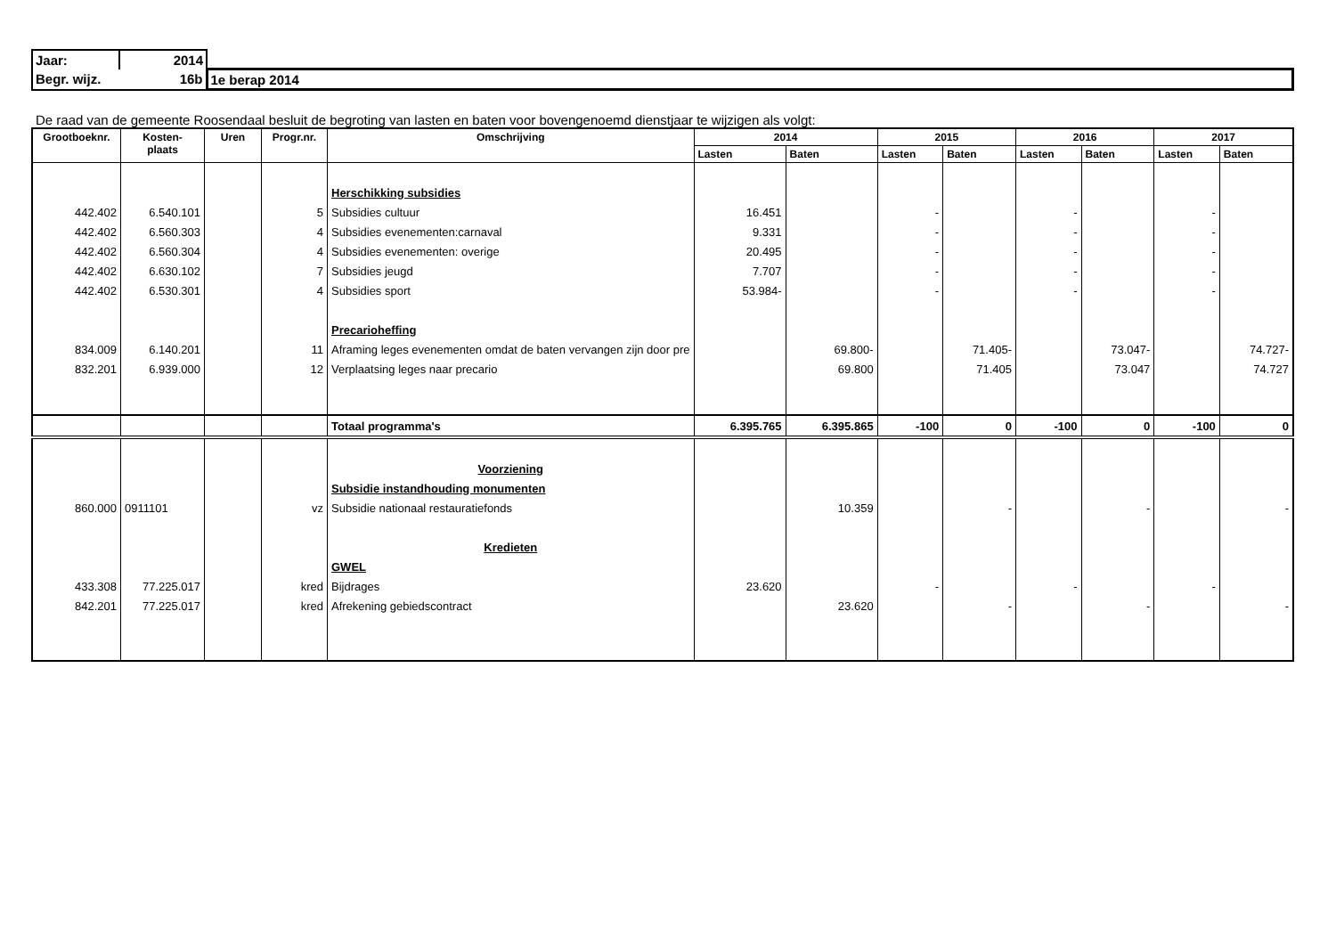| Jaar: | 2014 | |
| Begr. wijz. | 16b | 1e berap 2014 |
De raad van de gemeente Roosendaal besluit de begroting van lasten en baten voor bovengenoemd dienstjaar te wijzigen als volgt:
| Grootboeknr. | Kosten- plaats | Uren | Progr.nr. | Omschrijving | 2014 | | 2015 | | 2016 | | 2017 | |
| --- | --- | --- | --- | --- | --- | --- | --- | --- | --- | --- | --- | --- |
| | | | | | Lasten | Baten | Lasten | Baten | Lasten | Baten | Lasten | Baten |
| | | | | Herschikking subsidies | | | | | | | | |
| 442.402 | 6.540.101 | | 5 | Subsidies cultuur | 16.451 | | - | | - | | - | |
| 442.402 | 6.560.303 | | 4 | Subsidies evenementen:carnaval | 9.331 | | - | | - | | - | |
| 442.402 | 6.560.304 | | 4 | Subsidies evenementen: overige | 20.495 | | - | | - | | - | |
| 442.402 | 6.630.102 | | 7 | Subsidies jeugd | 7.707 | | - | | - | | - | |
| 442.402 | 6.530.301 | | 4 | Subsidies sport | 53.984- | | - | | - | | - | |
| | | | | Precarioheffing | | | | | | | | |
| 834.009 | 6.140.201 | | 11 | Aframing leges evenementen omdat de baten vervangen zijn door pre | | 69.800- | | 71.405- | | 73.047- | | 74.727- |
| 832.201 | 6.939.000 | | 12 | Verplaatsing leges naar precario | | 69.800 | | 71.405 | | 73.047 | | 74.727 |
| | | | | Totaal programma's | 6.395.765 | 6.395.865 | -100 | 0 | -100 | 0 | -100 | 0 |
| | | | | Voorziening | | | | | | | | |
| | | | | Subsidie instandhouding monumenten | | | | | | | | |
| 860.000 | 0911101 | | vz | Subsidie nationaal restauratiefonds | | 10.359 | | - | | - | | - |
| | | | | Kredieten | | | | | | | | |
| | | | | GWEL | | | | | | | | |
| 433.308 | 77.225.017 | | kred | Bijdrages | 23.620 | | - | | - | | - | |
| 842.201 | 77.225.017 | | kred | Afrekening gebiedscontract | | 23.620 | | - | | - | | - |